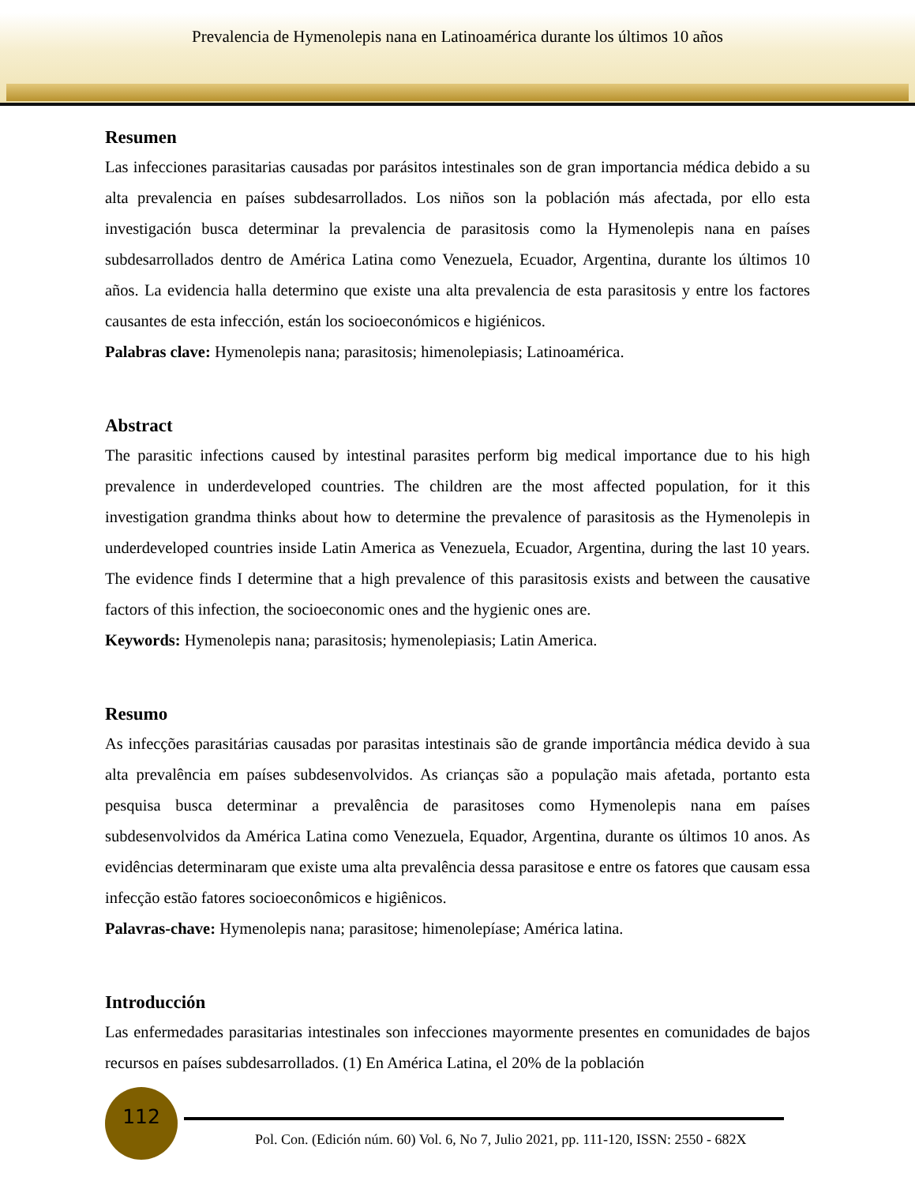Prevalencia de Hymenolepis nana en Latinoamérica durante los últimos 10 años
Resumen
Las infecciones parasitarias causadas por parásitos intestinales son de gran importancia médica debido a su alta prevalencia en países subdesarrollados. Los niños son la población más afectada, por ello esta investigación busca determinar la prevalencia de parasitosis como la Hymenolepis nana en países subdesarrollados dentro de América Latina como Venezuela, Ecuador, Argentina, durante los últimos 10 años. La evidencia halla determino que existe una alta prevalencia de esta parasitosis y entre los factores causantes de esta infección, están los socioeconómicos e higiénicos.
Palabras clave: Hymenolepis nana; parasitosis; himenolepiasis; Latinoamérica.
Abstract
The parasitic infections caused by intestinal parasites perform big medical importance due to his high prevalence in underdeveloped countries. The children are the most affected population, for it this investigation grandma thinks about how to determine the prevalence of parasitosis as the Hymenolepis in underdeveloped countries inside Latin America as Venezuela, Ecuador, Argentina, during the last 10 years. The evidence finds I determine that a high prevalence of this parasitosis exists and between the causative factors of this infection, the socioeconomic ones and the hygienic ones are.
Keywords: Hymenolepis nana; parasitosis; hymenolepiasis; Latin America.
Resumo
As infecções parasitárias causadas por parasitas intestinais são de grande importância médica devido à sua alta prevalência em países subdesenvolvidos. As crianças são a população mais afetada, portanto esta pesquisa busca determinar a prevalência de parasitoses como Hymenolepis nana em países subdesenvolvidos da América Latina como Venezuela, Equador, Argentina, durante os últimos 10 anos. As evidências determinaram que existe uma alta prevalência dessa parasitose e entre os fatores que causam essa infecção estão fatores socioeconômicos e higiênicos.
Palavras-chave: Hymenolepis nana; parasitose; himenolepíase; América latina.
Introducción
Las enfermedades parasitarias intestinales son infecciones mayormente presentes en comunidades de bajos recursos en países subdesarrollados. (1) En América Latina, el 20% de la población
112
Pol. Con. (Edición núm. 60) Vol. 6, No 7, Julio 2021, pp. 111-120, ISSN: 2550 - 682X